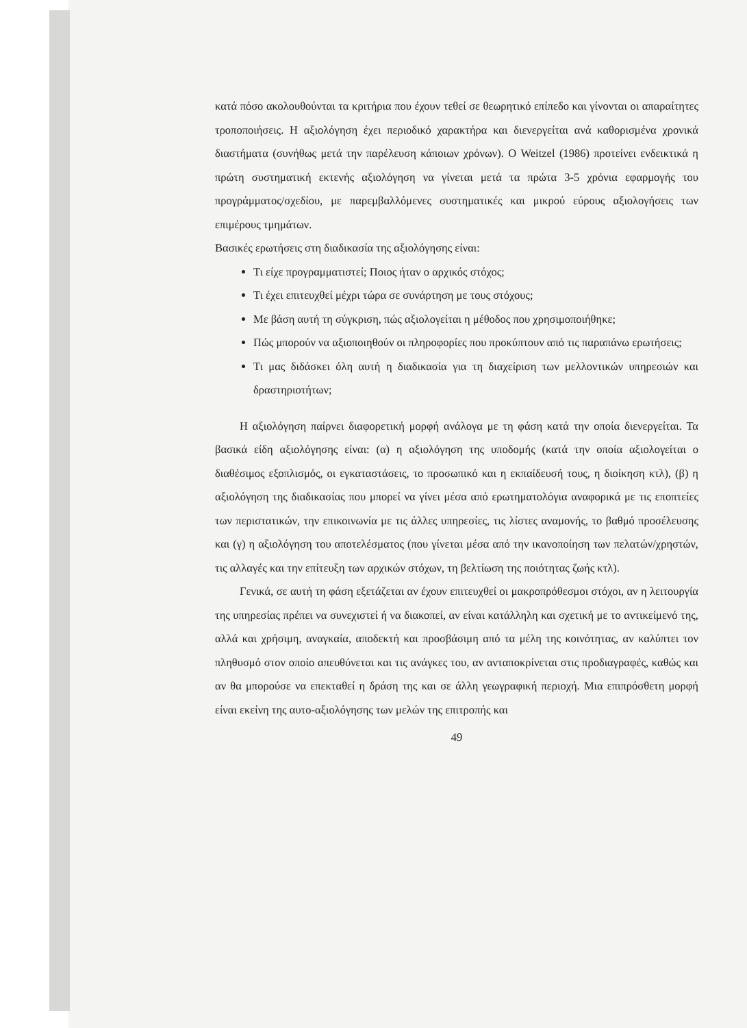κατά πόσο ακολουθούνται τα κριτήρια που έχουν τεθεί σε θεωρητικό επίπεδο και γίνονται οι απαραίτητες τροποποιήσεις. Η αξιολόγηση έχει περιοδικό χαρακτήρα και διενεργείται ανά καθορισμένα χρονικά διαστήματα (συνήθως μετά την παρέλευση κάποιων χρόνων). Ο Weitzel (1986) προτείνει ενδεικτικά η πρώτη συστηματική εκτενής αξιολόγηση να γίνεται μετά τα πρώτα 3-5 χρόνια εφαρμογής του προγράμματος/σχεδίου, με παρεμβαλλόμενες συστηματικές και μικρού εύρους αξιολογήσεις των επιμέρους τμημάτων.
Βασικές ερωτήσεις στη διαδικασία της αξιολόγησης είναι:
Τι είχε προγραμματιστεί; Ποιος ήταν ο αρχικός στόχος;
Τι έχει επιτευχθεί μέχρι τώρα σε συνάρτηση με τους στόχους;
Με βάση αυτή τη σύγκριση, πώς αξιολογείται η μέθοδος που χρησιμοποιήθηκε;
Πώς μπορούν να αξιοποιηθούν οι πληροφορίες που προκύπτουν από τις παραπάνω ερωτήσεις;
Τι μας διδάσκει όλη αυτή η διαδικασία για τη διαχείριση των μελλοντικών υπηρεσιών και δραστηριοτήτων;
Η αξιολόγηση παίρνει διαφορετική μορφή ανάλογα με τη φάση κατά την οποία διενεργείται. Τα βασικά είδη αξιολόγησης είναι: (α) η αξιολόγηση της υποδομής (κατά την οποία αξιολογείται ο διαθέσιμος εξοπλισμός, οι εγκαταστάσεις, το προσωπικό και η εκπαίδευσή τους, η διοίκηση κτλ), (β) η αξιολόγηση της διαδικασίας που μπορεί να γίνει μέσα από ερωτηματολόγια αναφορικά με τις εποπτείες των περιστατικών, την επικοινωνία με τις άλλες υπηρεσίες, τις λίστες αναμονής, το βαθμό προσέλευσης και (γ) η αξιολόγηση του αποτελέσματος (που γίνεται μέσα από την ικανοποίηση των πελατών/χρηστών, τις αλλαγές και την επίτευξη των αρχικών στόχων, τη βελτίωση της ποιότητας ζωής κτλ).
Γενικά, σε αυτή τη φάση εξετάζεται αν έχουν επιτευχθεί οι μακροπρόθεσμοι στόχοι, αν η λειτουργία της υπηρεσίας πρέπει να συνεχιστεί ή να διακοπεί, αν είναι κατάλληλη και σχετική με το αντικείμενό της, αλλά και χρήσιμη, αναγκαία, αποδεκτή και προσβάσιμη από τα μέλη της κοινότητας, αν καλύπτει τον πληθυσμό στον οποίο απευθύνεται και τις ανάγκες του, αν ανταποκρίνεται στις προδιαγραφές, καθώς και αν θα μπορούσε να επεκταθεί η δράση της και σε άλλη γεωγραφική περιοχή. Μια επιπρόσθετη μορφή είναι εκείνη της αυτο-αξιολόγησης των μελών της επιτροπής και
49